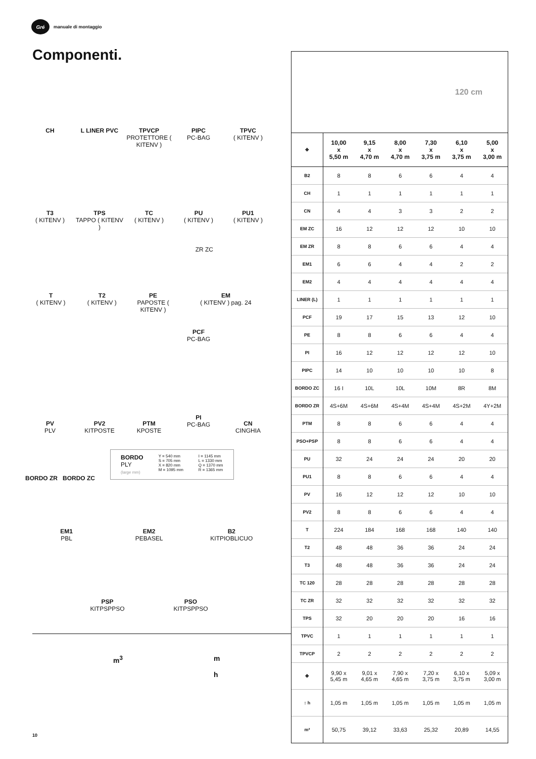Gré
manuale di montaggio
Componenti.
CH L LINER PVC TPVCP
PROTETTORE ( KITENV )
PIPC
PC-BAG
TPVC
( KITENV )
T3
( KITENV )
TPS
TAPPO ( KITENV )
TC
( KITENV )
PU
( KITENV )
PU1
( KITENV )
T
( KITENV )
T2
( KITENV )
PE
PAPOSTE ( KITENV )
ZR ZC
EM
( KITENV ) pag. 24
PV
PLV
PV2
KITPOSTE
PTM
KPOSTE
PCF
PC-BAG
PI
PC-BAG
CN
CINGHIA
BORDO ZR BORDO ZC
BORDO
PLY
(large mm)
Y = 540 mm
S = 705 mm
X = 820 mm
M = 1095 mm
I = 1145 mm
L = 1330 mm
Q = 1370 mm
R = 1365 mm
EM1
PBL
EM2
PEBASEL
B2
KITPIOBLICUO
PSP
KITPSPPSO
PSO
KITPSPPSO
m<sup>3</sup> m
h
120 cm
| ✥ | 10,00 x 5,50 m | 9,15 x 4,70 m | 8,00 x 4,70 m | 7,30 x 3,75 m | 6,10 x 3,75 m | 5,00 x 3,00 m |
| --- | --- | --- | --- | --- | --- | --- |
| B2 | 8 | 8 | 6 | 6 | 4 | 4 |
| CH | 1 | 1 | 1 | 1 | 1 | 1 |
| CN | 4 | 4 | 3 | 3 | 2 | 2 |
| EM ZC | 16 | 12 | 12 | 12 | 10 | 10 |
| EM ZR | 8 | 8 | 6 | 6 | 4 | 4 |
| EM1 | 6 | 6 | 4 | 4 | 2 | 2 |
| EM2 | 4 | 4 | 4 | 4 | 4 | 4 |
| LINER (L) | 1 | 1 | 1 | 1 | 1 | 1 |
| PCF | 19 | 17 | 15 | 13 | 12 | 10 |
| PE | 8 | 8 | 6 | 6 | 4 | 4 |
| PI | 16 | 12 | 12 | 12 | 12 | 10 |
| PIPC | 14 | 10 | 10 | 10 | 10 | 8 |
| BORDO ZC | 16 I | 10L | 10L | 10M | 8R | 8M |
| BORDO ZR | 4S+6M | 4S+6M | 4S+4M | 4S+4M | 4S+2M | 4Y+2M |
| PTM | 8 | 8 | 6 | 6 | 4 | 4 |
| PSO+PSP | 8 | 8 | 6 | 6 | 4 | 4 |
| PU | 32 | 24 | 24 | 24 | 20 | 20 |
| PU1 | 8 | 8 | 6 | 6 | 4 | 4 |
| PV | 16 | 12 | 12 | 12 | 10 | 10 |
| PV2 | 8 | 8 | 6 | 6 | 4 | 4 |
| T | 224 | 184 | 168 | 168 | 140 | 140 |
| T2 | 48 | 48 | 36 | 36 | 24 | 24 |
| T3 | 48 | 48 | 36 | 36 | 24 | 24 |
| TC 120 | 28 | 28 | 28 | 28 | 28 | 28 |
| TC ZR | 32 | 32 | 32 | 32 | 32 | 32 |
| TPS | 32 | 20 | 20 | 20 | 16 | 16 |
| TPVC | 1 | 1 | 1 | 1 | 1 | 1 |
| TPVCP | 2 | 2 | 2 | 2 | 2 | 2 |
| ✥ | 9,90 x 5,45 m | 9,01 x 4,65 m | 7,90 x 4,65 m | 7,20 x 3,75 m | 6,10 x 3,75 m | 5,09 x 3,00 m |
| ↕ h | 1,05 m | 1,05 m | 1,05 m | 1,05 m | 1,05 m | 1,05 m |
| m³ | 50,75 | 39,12 | 33,63 | 25,32 | 20,89 | 14,55 |
10